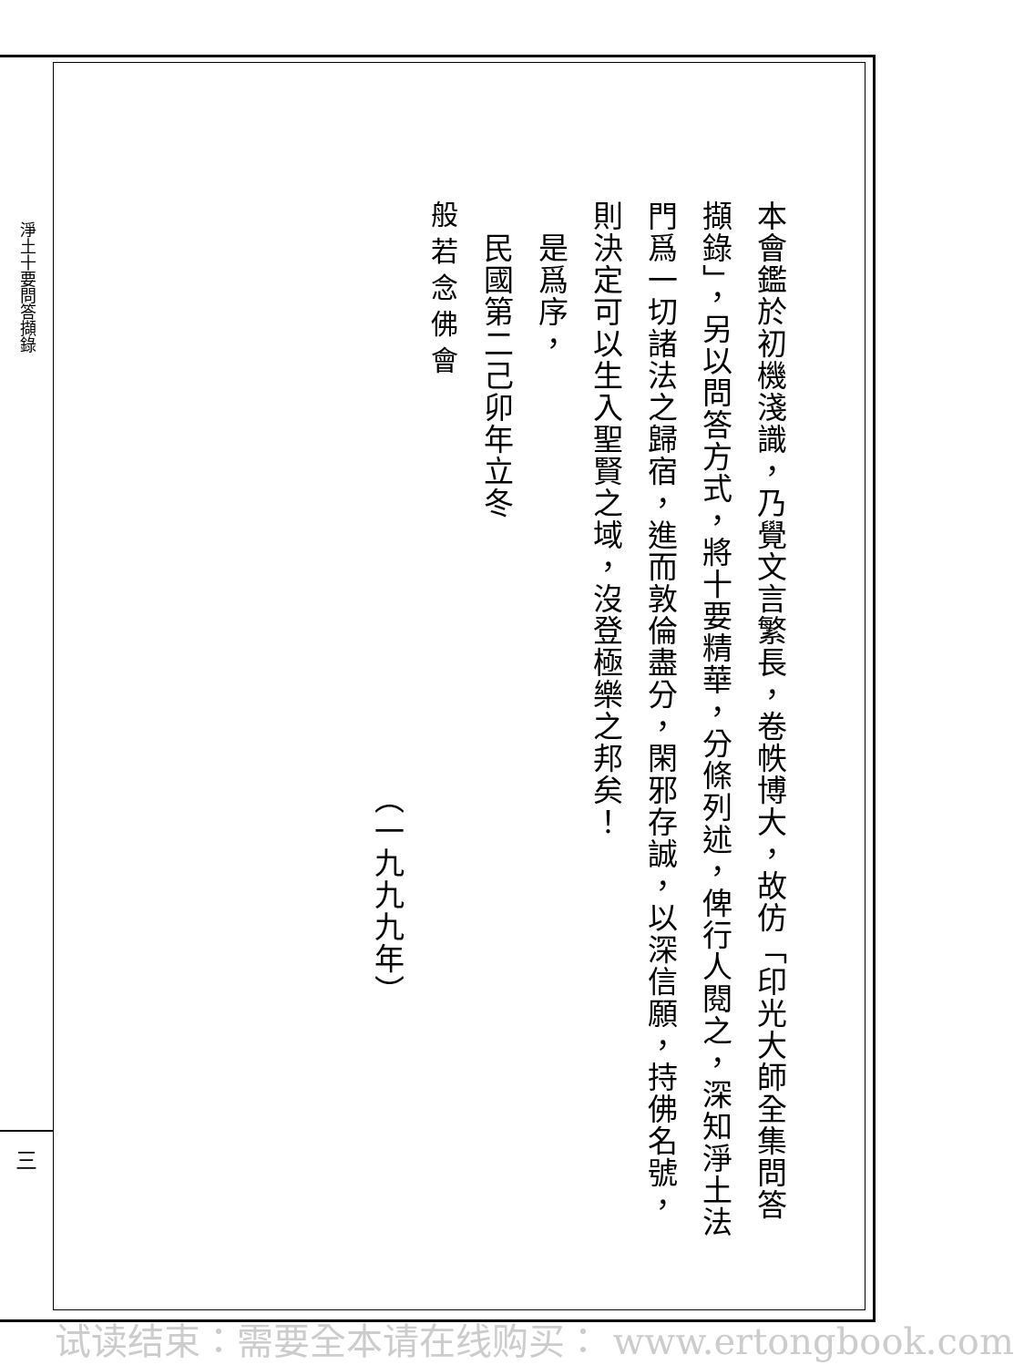淨土十要問答擷錄
三
本會鑑於初機淺識，乃覺文言繁長，卷帙博大，故仿「印光大師全集問答擷錄」，另以問答方式，將十要精華，分條列述，俾行人閱之，深知淨土法門爲一切諸法之歸宿，進而敦倫盡分，閑邪存誠，以深信願，持佛名號，則決定可以生入聖賢之域，沒登極樂之邦矣！
　是爲序，
　民國第二己卯年立冬
般若念佛會
（一九九九年）
试读结束：需要全本请在线购买： www.ertongbook.com